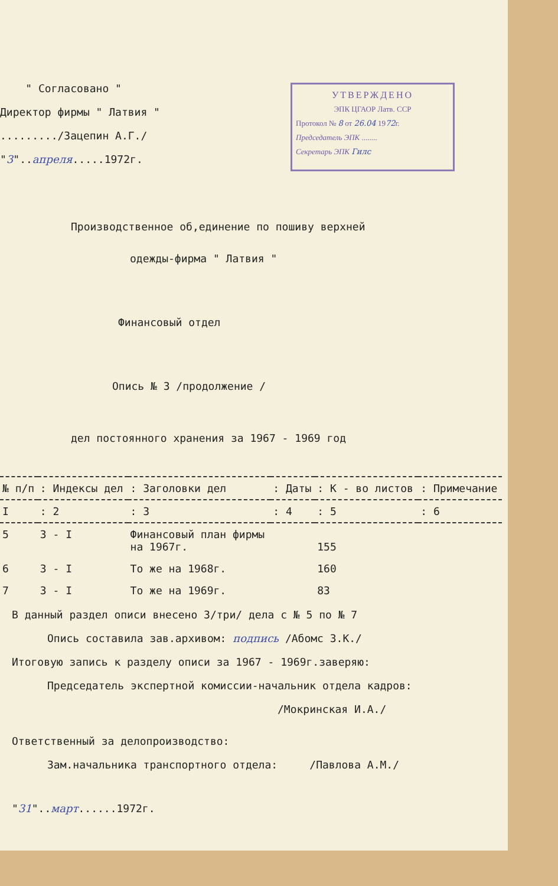" Согласовано "
Директор фирмы " Латвия "
........./Зацепин А.Г./
"3"..апреля.....1972г.
УТВЕРЖДЕНО
ЭПК ЦГАОР Латв. ССР
Протокол № 8 от 26.04 1972г.
Председатель ЭПК ........
Секретарь ЭПК Гилс
Производственное об,единение по пошиву верхней
одежды-фирма " Латвия "
Финансовый отдел
Опись № 3 /продолжение /
дел постоянного хранения за 1967 - 1969 год
| № п/п | : Индексы дел | : Заголовки дел | : Даты | : К - во листов | : Примечание |
| --- | --- | --- | --- | --- | --- |
| I | : 2 | : 3 | : 4 | : 5 | : 6 |
| 5 | 3 - I | Финансовый план фирмы на 1967г. | | 155 | |
| 6 | 3 - I | То же на 1968г. | | 160 | |
| 7 | 3 - I | То же на 1969г. | | 83 | |
В данный раздел описи внесено 3/три/ дела с № 5 по № 7
Опись составила зав.архивом: подпись /Абомс З.К./
Итоговую запись к разделу описи за 1967 - 1969г.заверяю:
Председатель экспертной комиссии-начальник отдела кадров:
/Мокринская И.А./
Ответственный за делопроизводство:
Зам.начальника транспортного отдела: /Павлова А.М./
"31"..март......1972г.